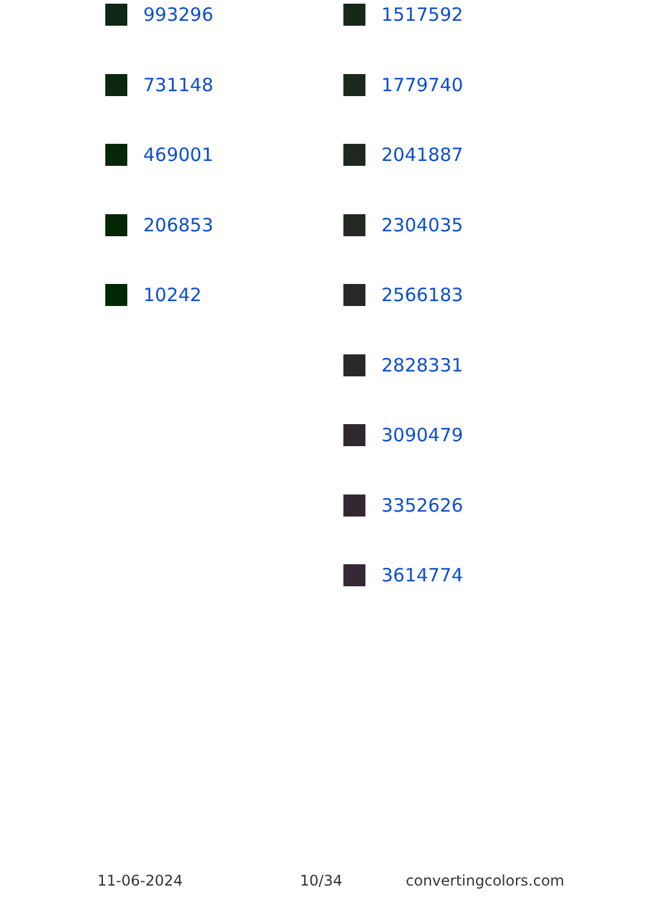993296
731148
469001
206853
10242
1517592
1779740
2041887
2304035
2566183
2828331
3090479
3352626
3614774
11-06-2024 10/34 convertingcolors.com